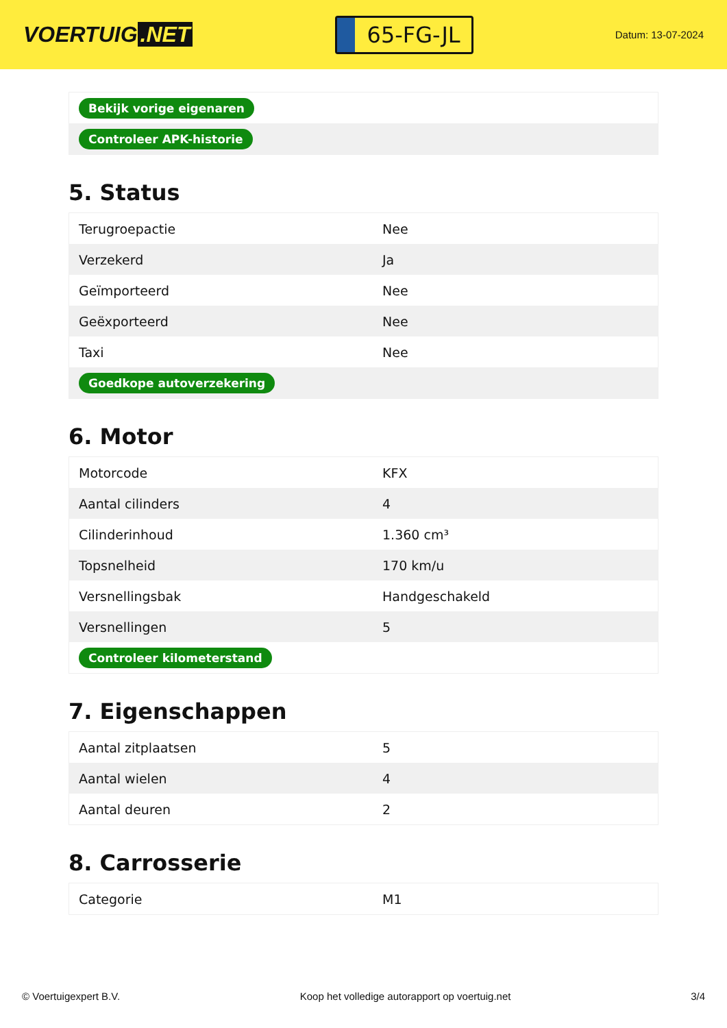VOERTUIG.NET
65-FG-JL
Datum: 13-07-2024
| Bekijk vorige eigenaren |
| Controleer APK-historie |
5. Status
| Terugroepactie | Nee |
| Verzekerd | Ja |
| Geïmporteerd | Nee |
| Geëxporteerd | Nee |
| Taxi | Nee |
| Goedkope autoverzekering | |
6. Motor
| Motorcode | KFX |
| Aantal cilinders | 4 |
| Cilinderinhoud | 1.360 cm³ |
| Topsnelheid | 170 km/u |
| Versnellingsbak | Handgeschakeld |
| Versnellingen | 5 |
| Controleer kilometerstand | |
7. Eigenschappen
| Aantal zitplaatsen | 5 |
| Aantal wielen | 4 |
| Aantal deuren | 2 |
8. Carrosserie
| Categorie | M1 |
© Voertuigexpert B.V. Koop het volledige autorapport op voertuig.net 3/4